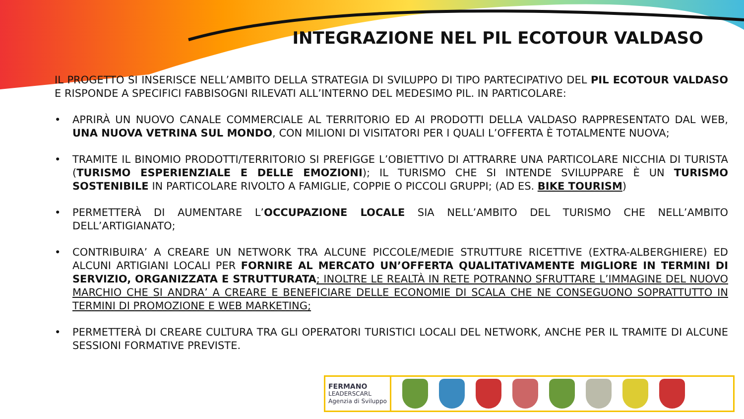INTEGRAZIONE NEL PIL ECOTOUR VALDASO
IL PROGETTO SI INSERISCE NELL’AMBITO DELLA STRATEGIA DI SVILUPPO DI TIPO PARTECIPATIVO DEL PIL ECOTOUR VALDASO E RISPONDE A SPECIFICI FABBISOGNI RILEVATI ALL’INTERNO DEL MEDESIMO PIL. IN PARTICOLARE:
• APRIRÀ UN NUOVO CANALE COMMERCIALE AL TERRITORIO ED AI PRODOTTI DELLA VALDASO RAPPRESENTATO DAL WEB, UNA NUOVA VETRINA SUL MONDO, CON MILIONI DI VISITATORI PER I QUALI L’OFFERTA È TOTALMENTE NUOVA;
• TRAMITE IL BINOMIO PRODOTTI/TERRITORIO SI PREFIGGE L’OBIETTIVO DI ATTRARRE UNA PARTICOLARE NICCHIA DI TURISTA (TURISMO ESPERIENZIALE E DELLE EMOZIONI); IL TURISMO CHE SI INTENDE SVILUPPARE È UN TURISMO SOSTENIBILE IN PARTICOLARE RIVOLTO A FAMIGLIE, COPPIE O PICCOLI GRUPPI; (AD ES. BIKE TOURISM)
• PERMETTERÀ DI AUMENTARE L’OCCUPAZIONE LOCALE SIA NELL’AMBITO DEL TURISMO CHE NELL’AMBITO DELL’ARTIGIANATO;
• CONTRIBUIRA’ A CREARE UN NETWORK TRA ALCUNE PICCOLE/MEDIE STRUTTURE RICETTIVE (EXTRA-ALBERGHIERE) ED ALCUNI ARTIGIANI LOCALI PER FORNIRE AL MERCATO UN’OFFERTA QUALITATIVAMENTE MIGLIORE IN TERMINI DI SERVIZIO, ORGANIZZATA E STRUTTURATA; INOLTRE LE REALTÀ IN RETE POTRANNO SFRUTTARE L’IMMAGINE DEL NUOVO MARCHIO CHE SI ANDRA’ A CREARE E BENEFICIARE DELLE ECONOMIE DI SCALA CHE NE CONSEGUONO SOPRATTUTTO IN TERMINI DI PROMOZIONE E WEB MARKETING;
• PERMETTERÀ DI CREARE CULTURA TRA GLI OPERATORI TURISTICI LOCALI DEL NETWORK, ANCHE PER IL TRAMITE DI ALCUNE SESSIONI FORMATIVE PREVISTE.
FERMANO
LEADERSCARL
Agenzia di Sviluppo